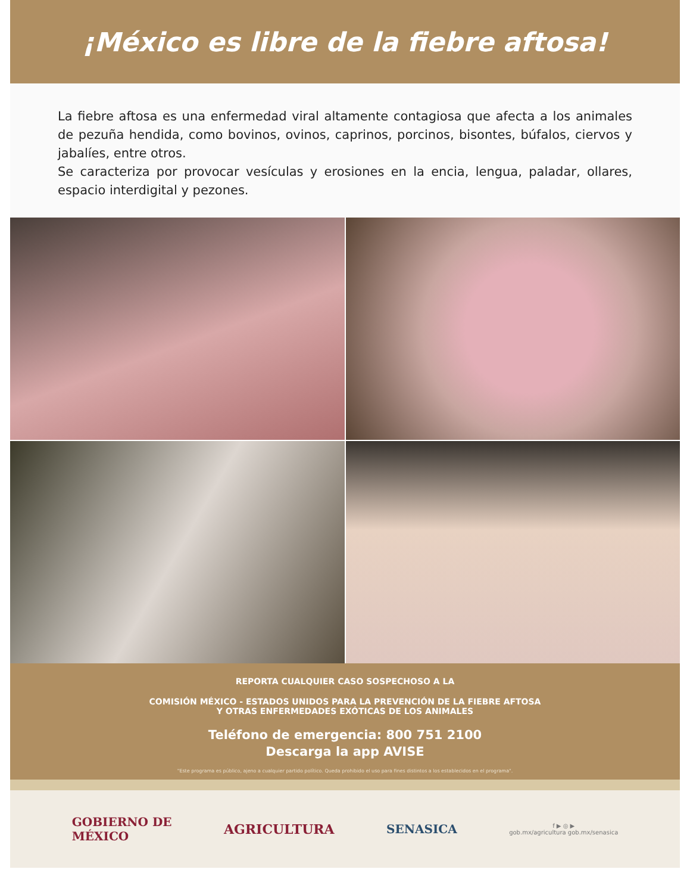¡México es libre de la fiebre aftosa!
La fiebre aftosa es una enfermedad viral altamente contagiosa que afecta a los animales de pezuña hendida, como bovinos, ovinos, caprinos, porcinos, bisontes, búfalos, ciervos y jabalíes, entre otros.
Se caracteriza por provocar vesículas y erosiones en la encia, lengua, paladar, ollares, espacio interdigital y pezones.
REPORTA CUALQUIER CASO SOSPECHOSO A LA
COMISIÓN MÉXICO - ESTADOS UNIDOS PARA LA PREVENCIÓN DE LA FIEBRE AFTOSA
Y OTRAS ENFERMEDADES EXÓTICAS DE LOS ANIMALES
Teléfono de emergencia: 800 751 2100
Descarga la app AVISE
"Este programa es público, ajeno a cualquier partido político. Queda prohibido el uso para fines distintos a los establecidos en el programa".
GOBIERNO DE
MÉXICO
AGRICULTURA SENASICA
f ▶ ◎ ▶
gob.mx/agricultura gob.mx/senasica